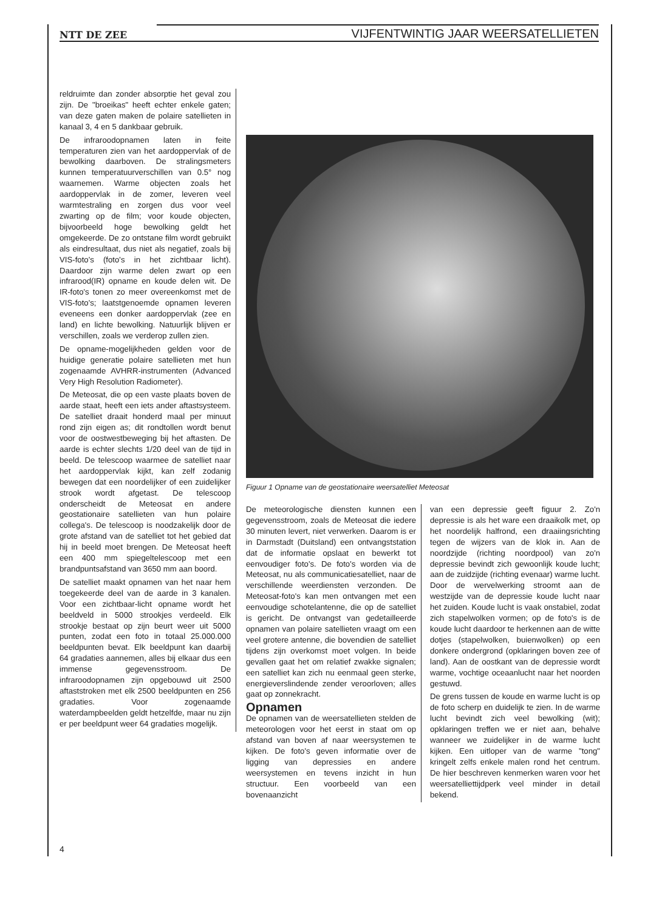NTT DE ZEE
VIJFENTWINTIG JAAR WEERSATELLIETEN
reldruimte dan zonder absorptie het geval zou zijn. De "broeikas" heeft echter enkele gaten; van deze gaten maken de polaire satellieten in kanaal 3, 4 en 5 dankbaar gebruik.
De infraroodopnamen laten in feite temperaturen zien van het aardoppervlak of de bewolking daarboven. De stralingsmeters kunnen temperatuurverschillen van 0.5° nog waarnemen. Warme objecten zoals het aardoppervlak in de zomer, leveren veel warmtestraling en zorgen dus voor veel zwarting op de film; voor koude objecten, bijvoorbeeld hoge bewolking geldt het omgekeerde. De zo ontstane film wordt gebruikt als eindresultaat, dus niet als negatief, zoals bij VIS-foto's (foto's in het zichtbaar licht). Daardoor zijn warme delen zwart op een infrarood(IR) opname en koude delen wit. De IR-foto's tonen zo meer overeenkomst met de VIS-foto's; laatstgenoemde opnamen leveren eveneens een donker aardoppervlak (zee en land) en lichte bewolking. Natuurlijk blijven er verschillen, zoals we verderop zullen zien.
De opname-mogelijkheden gelden voor de huidige generatie polaire satellieten met hun zogenaamde AVHRR-instrumenten (Advanced Very High Resolution Radiometer).
De Meteosat, die op een vaste plaats boven de aarde staat, heeft een iets ander aftastsysteem. De satelliet draait honderd maal per minuut rond zijn eigen as; dit rondtollen wordt benut voor de oostwestbeweging bij het aftasten. De aarde is echter slechts 1/20 deel van de tijd in beeld. De telescoop waarmee de satelliet naar het aardoppervlak kijkt, kan zelf zodanig bewegen dat een noordelijker of een zuidelijker strook wordt afgetast. De telescoop onderscheidt de Meteosat en andere geostationaire satellieten van hun polaire collega's. De telescoop is noodzakelijk door de grote afstand van de satelliet tot het gebied dat hij in beeld moet brengen. De Meteosat heeft een 400 mm spiegeltelescoop met een brandpuntsafstand van 3650 mm aan boord.
De satelliet maakt opnamen van het naar hem toegekeerde deel van de aarde in 3 kanalen. Voor een zichtbaar-licht opname wordt het beeldveld in 5000 strookjes verdeeld. Elk strookje bestaat op zijn beurt weer uit 5000 punten, zodat een foto in totaal 25.000.000 beeldpunten bevat. Elk beeldpunt kan daarbij 64 gradaties aannemen, alles bij elkaar dus een immense gegevensstroom. De infraroodopnamen zijn opgebouwd uit 2500 aftaststroken met elk 2500 beeldpunten en 256 gradaties. Voor zogenaamde waterdampbeelden geldt hetzelfde, maar nu zijn er per beeldpunt weer 64 gradaties mogelijk.
Figuur 1 Opname van de geostationaire weersatelliet Meteosat
De meteorologische diensten kunnen een gegevensstroom, zoals de Meteosat die iedere 30 minuten levert, niet verwerken. Daarom is er in Darmstadt (Duitsland) een ontvangststation dat de informatie opslaat en bewerkt tot eenvoudiger foto's. De foto's worden via de Meteosat, nu als communicatiesatelliet, naar de verschillende weerdiensten verzonden. De Meteosat-foto's kan men ontvangen met een eenvoudige schotelantenne, die op de satelliet is gericht. De ontvangst van gedetailleerde opnamen van polaire satellieten vraagt om een veel grotere antenne, die bovendien de satelliet tijdens zijn overkomst moet volgen. In beide gevallen gaat het om relatief zwakke signalen; een satelliet kan zich nu eenmaal geen sterke, energieverslindende zender veroorloven; alles gaat op zonnekracht.
Opnamen
De opnamen van de weersatellieten stelden de meteorologen voor het eerst in staat om op afstand van boven af naar weersystemen te kijken. De foto's geven informatie over de ligging van depressies en andere weersystemen en tevens inzicht in hun structuur. Een voorbeeld van een bovenaanzicht
van een depressie geeft figuur 2. Zo'n depressie is als het ware een draaikolk met, op het noordelijk halfrond, een draaiingsrichting tegen de wijzers van de klok in. Aan de noordzijde (richting noordpool) van zo'n depressie bevindt zich gewoonlijk koude lucht; aan de zuidzijde (richting evenaar) warme lucht. Door de wervelwerking stroomt aan de westzijde van de depressie koude lucht naar het zuiden. Koude lucht is vaak onstabiel, zodat zich stapelwolken vormen; op de foto's is de koude lucht daardoor te herkennen aan de witte dotjes (stapelwolken, buienwolken) op een donkere ondergrond (opklaringen boven zee of land). Aan de oostkant van de depressie wordt warme, vochtige oceaanlucht naar het noorden gestuwd.
De grens tussen de koude en warme lucht is op de foto scherp en duidelijk te zien. In de warme lucht bevindt zich veel bewolking (wit); opklaringen treffen we er niet aan, behalve wanneer we zuidelijker in de warme lucht kijken. Een uitloper van de warme "tong" kringelt zelfs enkele malen rond het centrum. De hier beschreven kenmerken waren voor het weersatelliettijdperk veel minder in detail bekend.
4